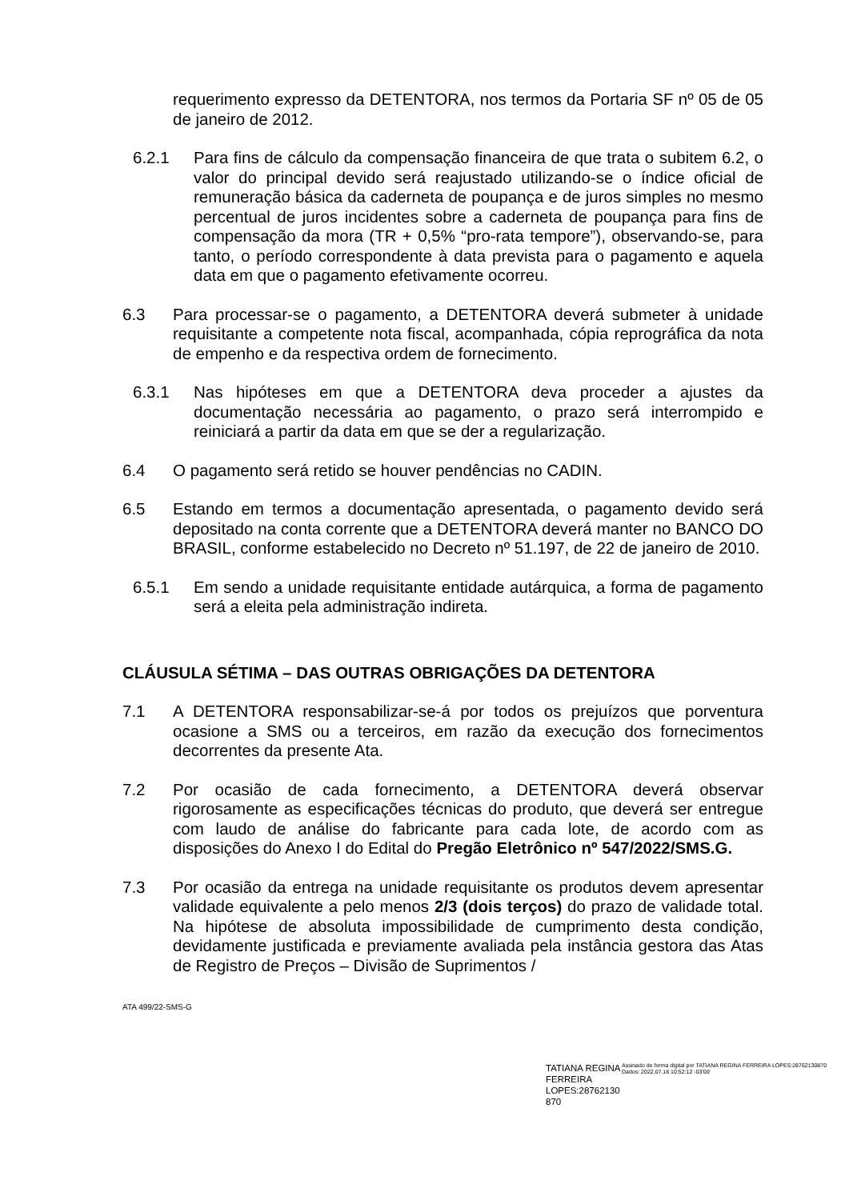requerimento expresso da DETENTORA, nos termos da Portaria SF nº 05 de 05 de janeiro de 2012.
6.2.1 Para fins de cálculo da compensação financeira de que trata o subitem 6.2, o valor do principal devido será reajustado utilizando-se o índice oficial de remuneração básica da caderneta de poupança e de juros simples no mesmo percentual de juros incidentes sobre a caderneta de poupança para fins de compensação da mora (TR + 0,5% “pro-rata tempore”), observando-se, para tanto, o período correspondente à data prevista para o pagamento e aquela data em que o pagamento efetivamente ocorreu.
6.3 Para processar-se o pagamento, a DETENTORA deverá submeter à unidade requisitante a competente nota fiscal, acompanhada, cópia reprográfica da nota de empenho e da respectiva ordem de fornecimento.
6.3.1 Nas hipóteses em que a DETENTORA deva proceder a ajustes da documentação necessária ao pagamento, o prazo será interrompido e reiniciará a partir da data em que se der a regularização.
6.4 O pagamento será retido se houver pendências no CADIN.
6.5 Estando em termos a documentação apresentada, o pagamento devido será depositado na conta corrente que a DETENTORA deverá manter no BANCO DO BRASIL, conforme estabelecido no Decreto nº 51.197, de 22 de janeiro de 2010.
6.5.1 Em sendo a unidade requisitante entidade autárquica, a forma de pagamento será a eleita pela administração indireta.
CLÁUSULA SÉTIMA – DAS OUTRAS OBRIGAÇÕES DA DETENTORA
7.1 A DETENTORA responsabilizar-se-á por todos os prejuízos que porventura ocasione a SMS ou a terceiros, em razão da execução dos fornecimentos decorrentes da presente Ata.
7.2 Por ocasião de cada fornecimento, a DETENTORA deverá observar rigorosamente as especificações técnicas do produto, que deverá ser entregue com laudo de análise do fabricante para cada lote, de acordo com as disposições do Anexo I do Edital do Pregão Eletrônico nº 547/2022/SMS.G.
7.3 Por ocasião da entrega na unidade requisitante os produtos devem apresentar validade equivalente a pelo menos 2/3 (dois terços) do prazo de validade total. Na hipótese de absoluta impossibilidade de cumprimento desta condição, devidamente justificada e previamente avaliada pela instância gestora das Atas de Registro de Preços – Divisão de Suprimentos /
ATA 499/22-SMS-G
TATIANA REGINA FERREIRA LOPES:28762130 870
Assinado de forma digital por TATIANA REGINA FERREIRA LOPES:28762130870
Dados: 2022.07.18 10:52:12 -03'00'